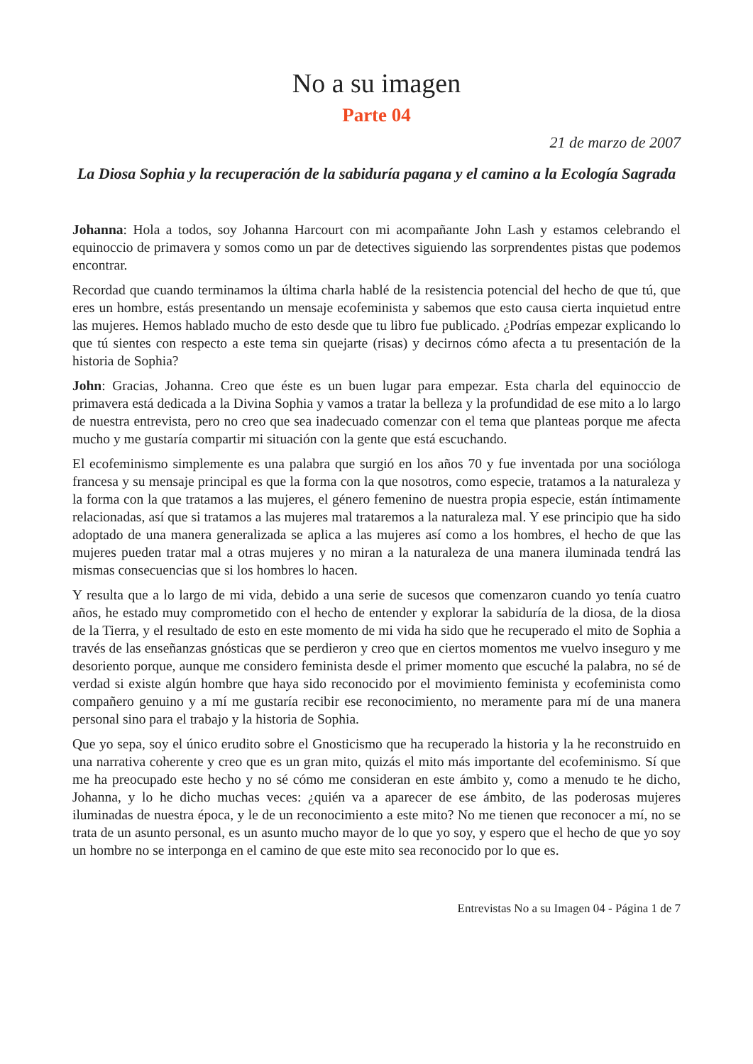No a su imagen
Parte 04
21 de marzo de 2007
La Diosa Sophia y la recuperación de la sabiduría pagana y el camino a la Ecología Sagrada
Johanna: Hola a todos, soy Johanna Harcourt con mi acompañante John Lash y estamos celebrando el equinoccio de primavera y somos como un par de detectives siguiendo las sorprendentes pistas que podemos encontrar.
Recordad que cuando terminamos la última charla hablé de la resistencia potencial del hecho de que tú, que eres un hombre, estás presentando un mensaje ecofeminista y sabemos que esto causa cierta inquietud entre las mujeres. Hemos hablado mucho de esto desde que tu libro fue publicado. ¿Podrías empezar explicando lo que tú sientes con respecto a este tema sin quejarte (risas) y decirnos cómo afecta a tu presentación de la historia de Sophia?
John: Gracias, Johanna. Creo que éste es un buen lugar para empezar. Esta charla del equinoccio de primavera está dedicada a la Divina Sophia y vamos a tratar la belleza y la profundidad de ese mito a lo largo de nuestra entrevista, pero no creo que sea inadecuado comenzar con el tema que planteas porque me afecta mucho y me gustaría compartir mi situación con la gente que está escuchando.
El ecofeminismo simplemente es una palabra que surgió en los años 70 y fue inventada por una socióloga francesa y su mensaje principal es que la forma con la que nosotros, como especie, tratamos a la naturaleza y la forma con la que tratamos a las mujeres, el género femenino de nuestra propia especie, están íntimamente relacionadas, así que si tratamos a las mujeres mal trataremos a la naturaleza mal. Y ese principio que ha sido adoptado de una manera generalizada se aplica a las mujeres así como a los hombres, el hecho de que las mujeres pueden tratar mal a otras mujeres y no miran a la naturaleza de una manera iluminada tendrá las mismas consecuencias que si los hombres lo hacen.
Y resulta que a lo largo de mi vida, debido a una serie de sucesos que comenzaron cuando yo tenía cuatro años, he estado muy comprometido con el hecho de entender y explorar la sabiduría de la diosa, de la diosa de la Tierra, y el resultado de esto en este momento de mi vida ha sido que he recuperado el mito de Sophia a través de las enseñanzas gnósticas que se perdieron y creo que en ciertos momentos me vuelvo inseguro y me desoriento porque, aunque me considero feminista desde el primer momento que escuché la palabra, no sé de verdad si existe algún hombre que haya sido reconocido por el movimiento feminista y ecofeminista como compañero genuino y a mí me gustaría recibir ese reconocimiento, no meramente para mí de una manera personal sino para el trabajo y la historia de Sophia.
Que yo sepa, soy el único erudito sobre el Gnosticismo que ha recuperado la historia y la he reconstruido en una narrativa coherente y creo que es un gran mito, quizás el mito más importante del ecofeminismo. Sí que me ha preocupado este hecho y no sé cómo me consideran en este ámbito y, como a menudo te he dicho, Johanna, y lo he dicho muchas veces: ¿quién va a aparecer de ese ámbito, de las poderosas mujeres iluminadas de nuestra época, y le de un reconocimiento a este mito? No me tienen que reconocer a mí, no se trata de un asunto personal, es un asunto mucho mayor de lo que yo soy, y espero que el hecho de que yo soy un hombre no se interponga en el camino de que este mito sea reconocido por lo que es.
Entrevistas No a su Imagen 04 - Página 1 de 7